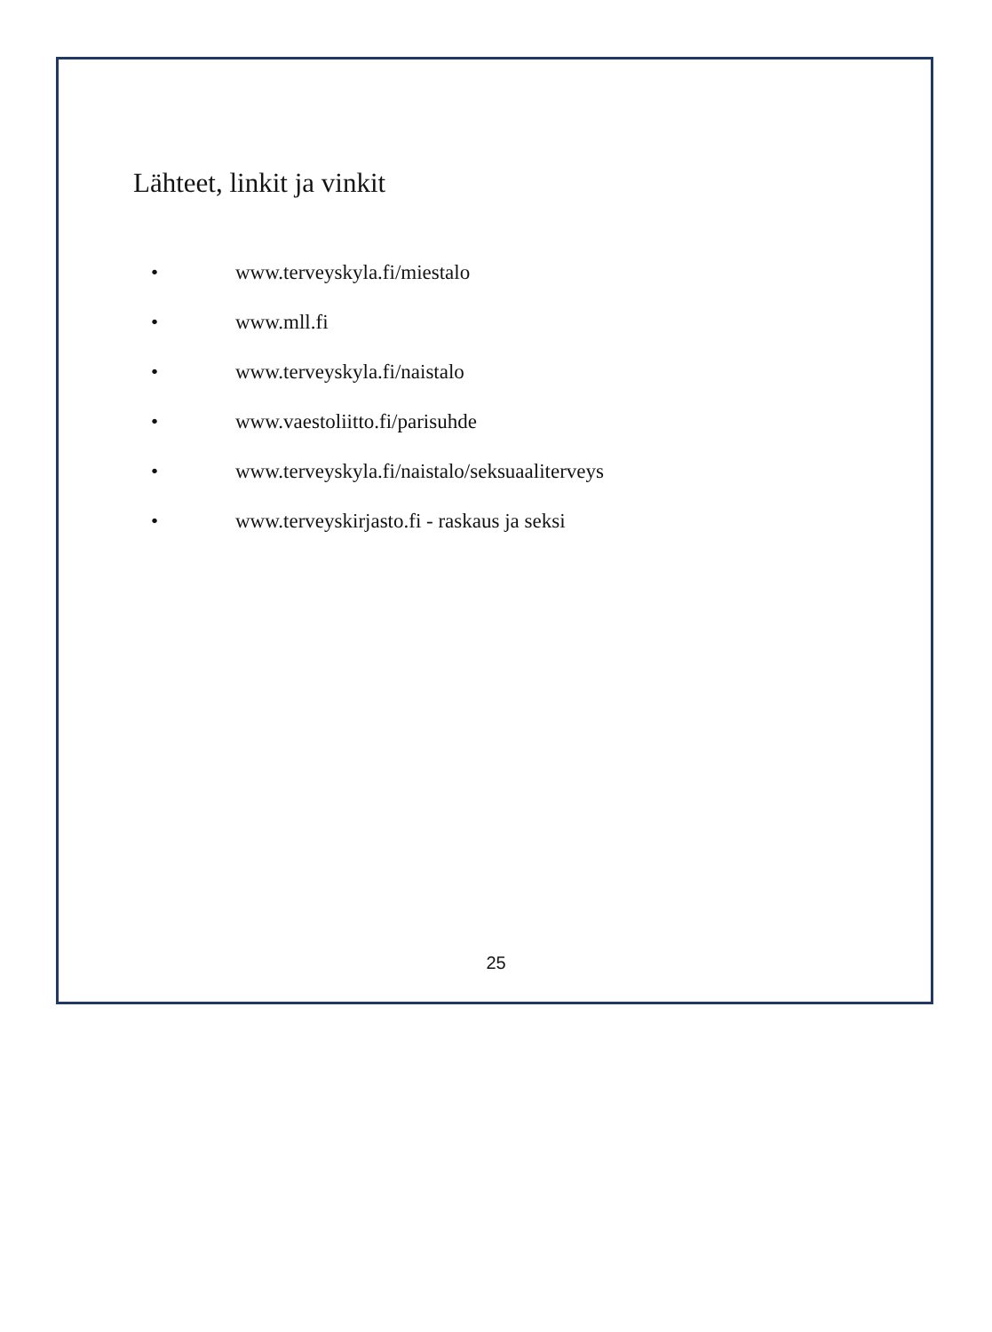Lähteet, linkit ja vinkit
• www.terveyskyla.fi/miestalo
• www.mll.fi
• www.terveyskyla.fi/naistalo
• www.vaestoliitto.fi/parisuhde
• www.terveyskyla.fi/naistalo/seksuaaliterveys
• www.terveyskirjasto.fi - raskaus ja seksi
25